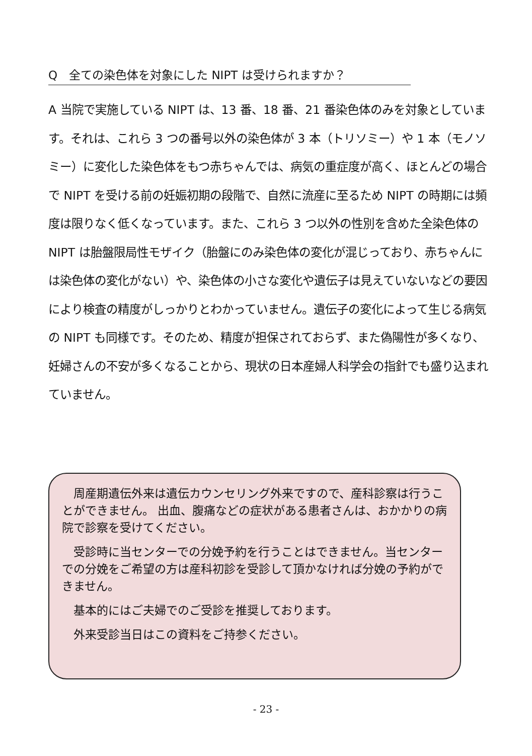Q　全ての染色体を対象にした NIPT は受けられますか？
A 当院で実施している NIPT は、13 番、18 番、21 番染色体のみを対象としています。それは、これら 3 つの番号以外の染色体が 3 本（トリソミー）や 1 本（モノソミー）に変化した染色体をもつ赤ちゃんでは、病気の重症度が高く、ほとんどの場合で NIPT を受ける前の妊娠初期の段階で、自然に流産に至るため NIPT の時期には頻度は限りなく低くなっています。また、これら 3 つ以外の性別を含めた全染色体の NIPT は胎盤限局性モザイク（胎盤にのみ染色体の変化が混じっており、赤ちゃんには染色体の変化がない）や、染色体の小さな変化や遺伝子は見えていないなどの要因により検査の精度がしっかりとわかっていません。遺伝子の変化によって生じる病気の NIPT も同様です。そのため、精度が担保されておらず、また偽陽性が多くなり、妊婦さんの不安が多くなることから、現状の日本産婦人科学会の指針でも盛り込まれていません。
周産期遺伝外来は遺伝カウンセリング外来ですので、産科診察は行うことができません。 出血、腹痛などの症状がある患者さんは、おかかりの病院で診察を受けてください。
受診時に当センターでの分娩予約を行うことはできません。当センターでの分娩をご希望の方は産科初診を受診して頂かなければ分娩の予約ができません。
基本的にはご夫婦でのご受診を推奨しております。
外来受診当日はこの資料をご持参ください。
- 23 -